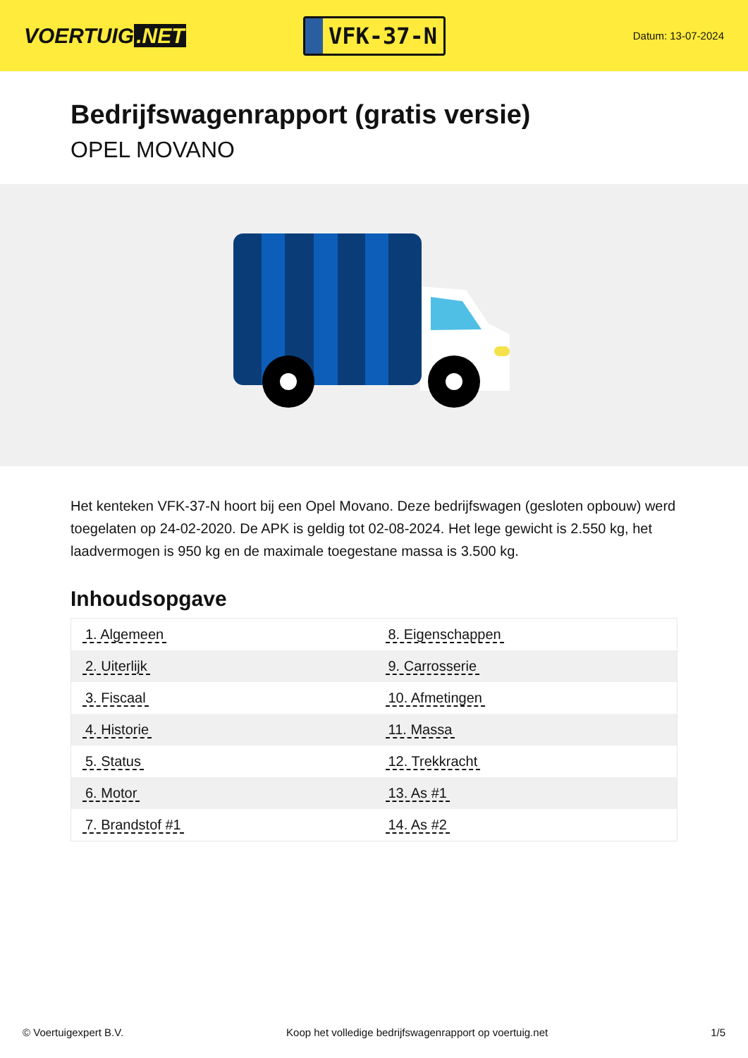VOERTUIG.NET
VFK-37-N
Datum: 13-07-2024
Bedrijfswagenrapport (gratis versie)
OPEL MOVANO
Het kenteken VFK-37-N hoort bij een Opel Movano. Deze bedrijfswagen (gesloten opbouw) werd toegelaten op 24-02-2020. De APK is geldig tot 02-08-2024. Het lege gewicht is 2.550 kg, het laadvermogen is 950 kg en de maximale toegestane massa is 3.500 kg.
Inhoudsopgave
| 1. Algemeen | 8. Eigenschappen |
| 2. Uiterlijk | 9. Carrosserie |
| 3. Fiscaal | 10. Afmetingen |
| 4. Historie | 11. Massa |
| 5. Status | 12. Trekkracht |
| 6. Motor | 13. As #1 |
| 7. Brandstof #1 | 14. As #2 |
© Voertuigexpert B.V. Koop het volledige bedrijfswagenrapport op voertuig.net 1/5